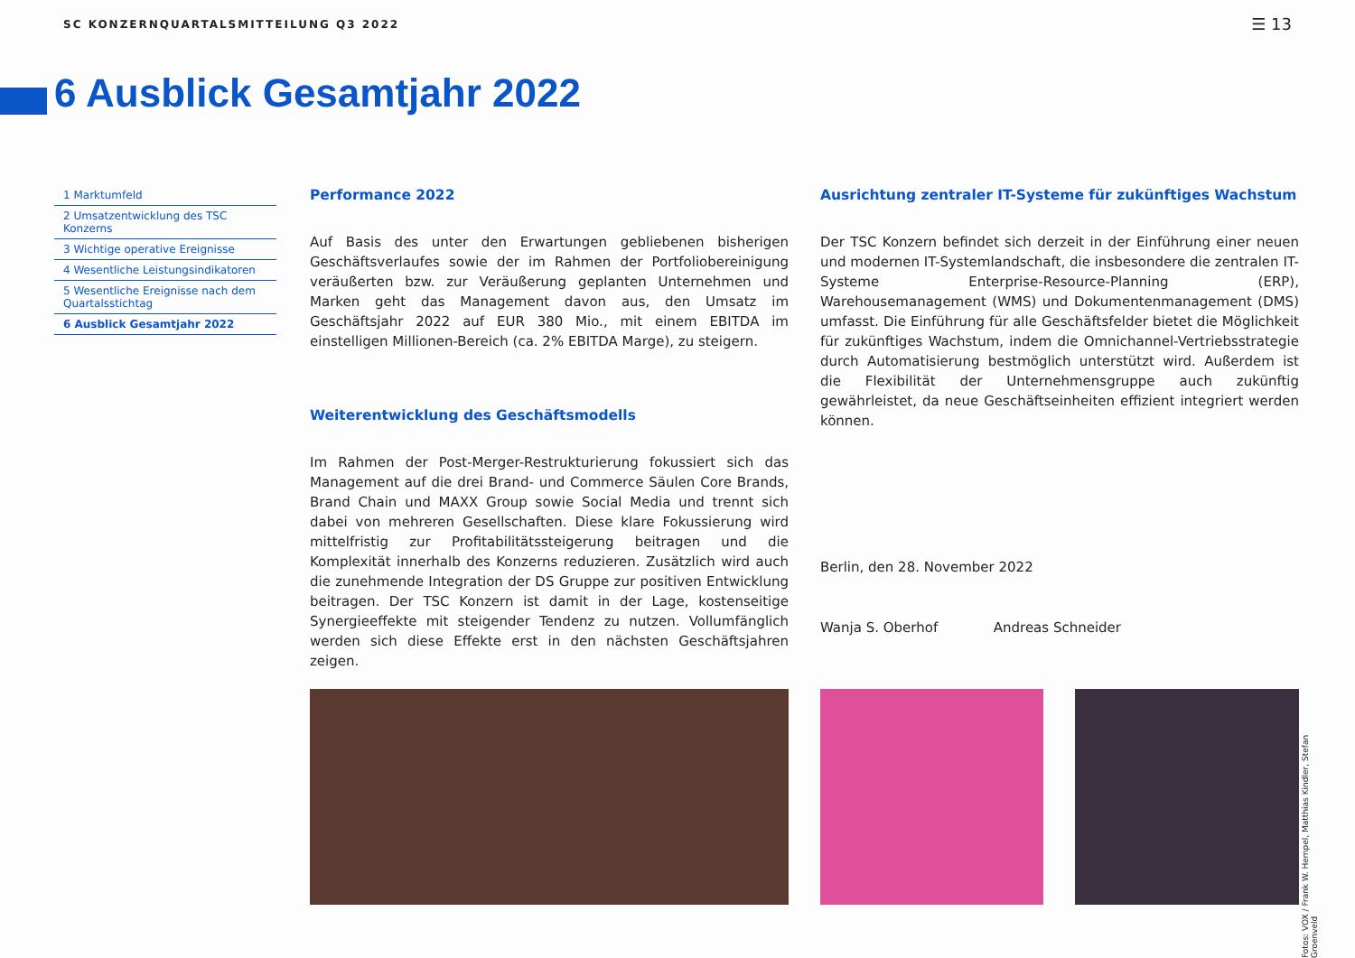SC KONZERNQUARTALSMITTEILUNG Q3 2022 ☰ 13
6 Ausblick Gesamtjahr 2022
1 Marktumfeld
2 Umsatzentwicklung des TSC Konzerns
3 Wichtige operative Ereignisse
4 Wesentliche Leistungsindikatoren
5 Wesentliche Ereignisse nach dem Quartalsstichtag
6 Ausblick Gesamtjahr 2022
Performance 2022
Auf Basis des unter den Erwartungen gebliebenen bisherigen Geschäfts­verlaufes sowie der im Rahmen der Portfoliobereinigung veräußerten bzw. zur Veräußerung geplanten Unternehmen und Marken geht das Management davon aus, den Umsatz im Geschäftsjahr 2022 auf EUR 380 Mio., mit einem EBITDA im einstelligen Millionen-Bereich (ca. 2% EBITDA Marge), zu steigern.
Weiterentwicklung des Geschäftsmodells
Im Rahmen der Post-Merger-Restrukturierung fokussiert sich das Manage­ment auf die drei Brand- und Commerce Säulen Core Brands, Brand Chain und MAXX Group sowie Social Media und trennt sich dabei von mehreren Gesellschaften. Diese klare Fokussierung wird mittelfristig zur Profitabilitätssteigerung beitragen und die Komplexität innerhalb des Konzerns reduzieren. Zusätzlich wird auch die zunehmende Integration der DS Gruppe zur positiven Entwicklung beitragen. Der TSC Konzern ist damit in der Lage, kostenseitige Synergieeffekte mit steigender Tendenz zu nutzen. Vollumfänglich werden sich diese Effekte erst in den nächsten Geschäftsjahren zeigen.
Ausrichtung zentraler IT-Systeme für zukünftiges Wachstum
Der TSC Konzern befindet sich derzeit in der Einführung einer neuen und modernen IT-Systemlandschaft, die insbesondere die zentralen IT-Sys­teme Enterprise-Resource-Planning (ERP), Warehousemanagement (WMS) und Dokumentenmanagement (DMS) umfasst. Die Einführung für alle Geschäftsfelder bietet die Möglichkeit für zukünftiges Wachstum, indem die Omnichannel-Vertriebsstrategie durch Automatisierung bestmöglich unterstützt wird. Außerdem ist die Flexibilität der Unternehmensgruppe auch zukünftig gewährleistet, da neue Geschäftseinheiten effizient inte­griert werden können.
Berlin, den 28. November 2022
Wanja S. Oberhof Andreas Schneider
Fotos: VOX / Frank W. Hempel, Matthias Kindler, Stefan Groenveld